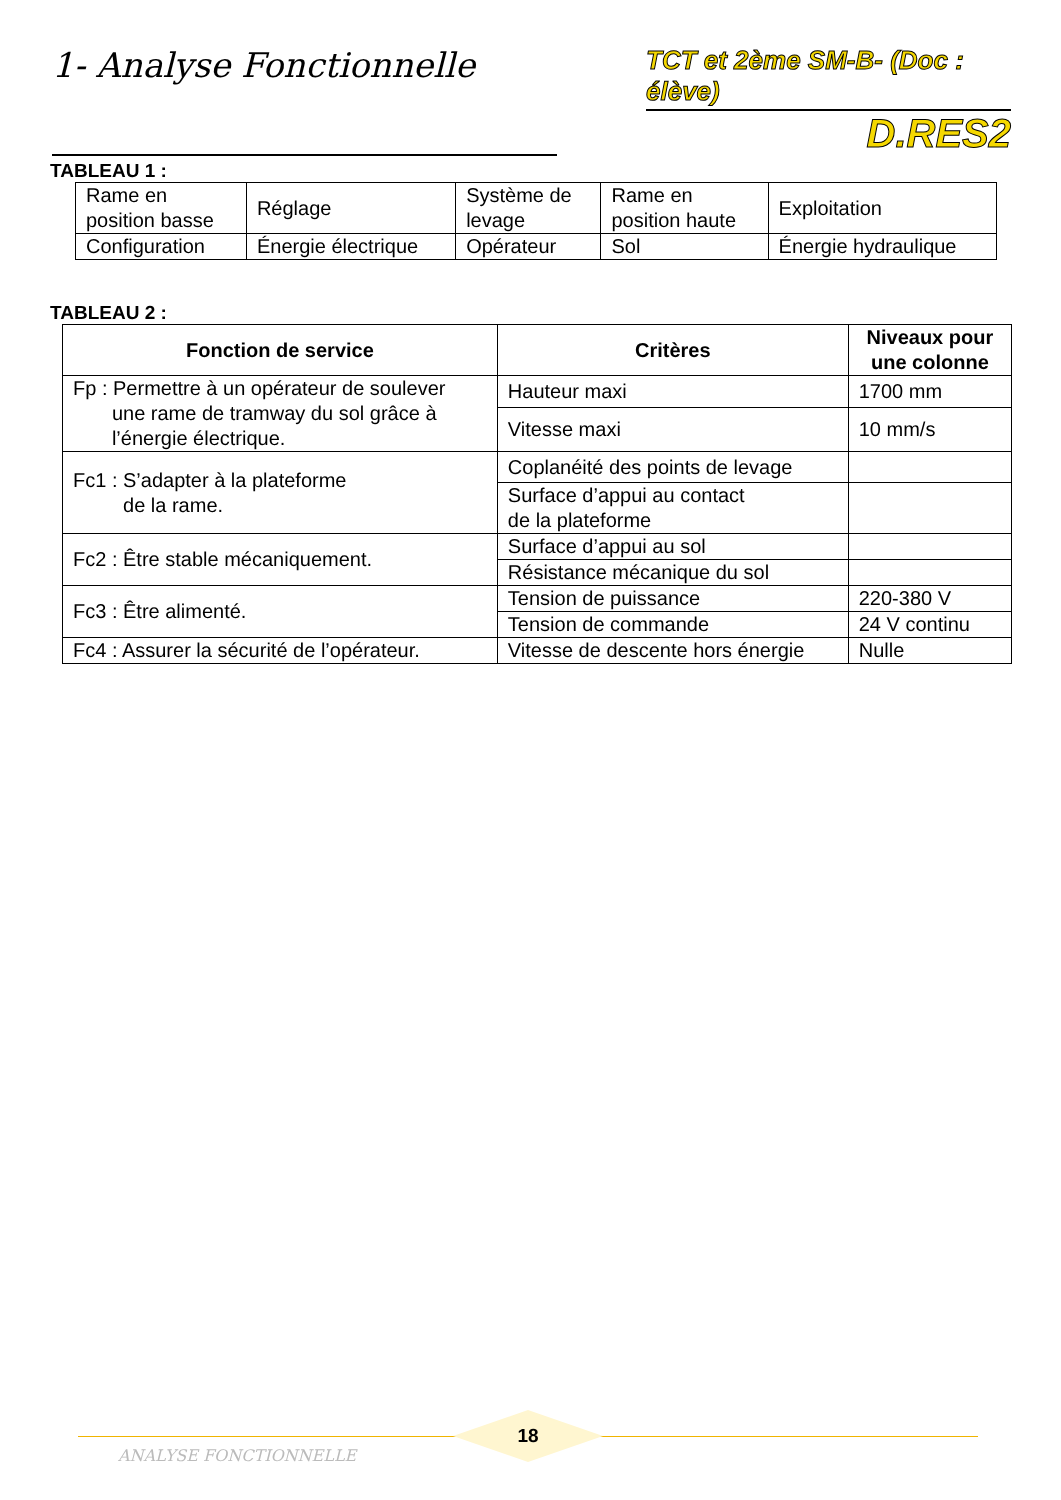1- Analyse Fonctionnelle
TCT et 2ème SM-B- (Doc : élève)
D.RES2
TABLEAU 1 :
| Rame en position basse | Réglage | Système de levage | Rame en position haute | Exploitation |
| Configuration | Énergie électrique | Opérateur | Sol | Énergie hydraulique |
TABLEAU 2 :
| Fonction de service | Critères | Niveaux pour une colonne |
| --- | --- | --- |
| Fp : Permettre à un opérateur de soulever une rame de tramway du sol grâce à l’énergie électrique. | Hauteur maxi | 1700 mm |
| | Vitesse maxi | 10 mm/s |
| Fc1 : S’adapter à la plateforme de la rame. | Coplanéité des points de levage | |
| | Surface d’appui au contact de la plateforme | |
| Fc2 : Être stable mécaniquement. | Surface d’appui au sol | |
| | Résistance mécanique du sol | |
| Fc3 : Être alimenté. | Tension de puissance | 220-380 V |
| | Tension de commande | 24 V continu |
| Fc4 : Assurer la sécurité de l’opérateur. | Vitesse de descente hors énergie | Nulle |
18
ANALYSE FONCTIONNELLE